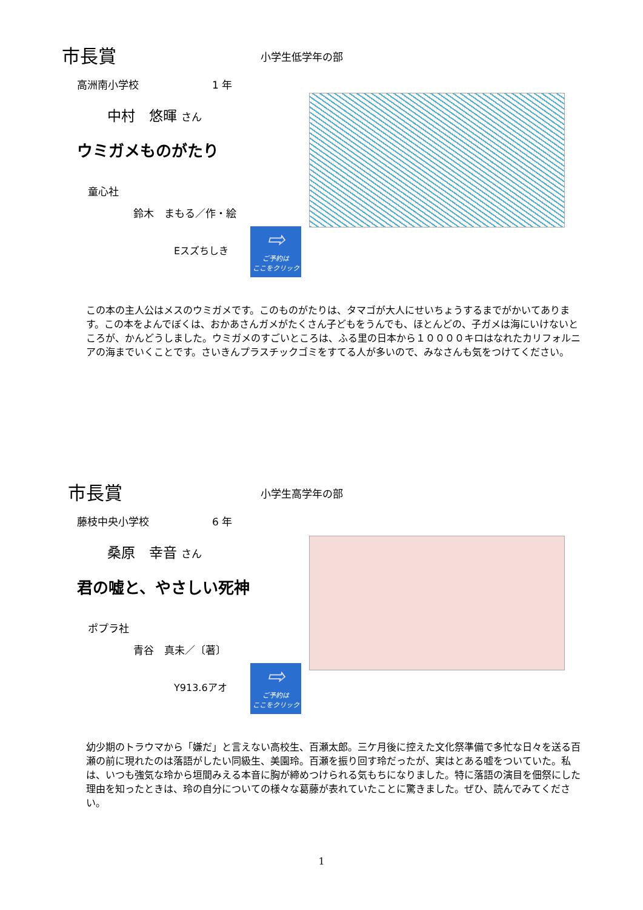市長賞 小学生低学年の部
高洲南小学校 1 年
中村　悠暉 さん
ウミガメものがたり
童心社
鈴木　まもる／作・絵
Eスズちしき
⇨
ご予約は
ここをクリック
この本の主人公はメスのウミガメです。このものがたりは、タマゴが大人にせいちょうするまでがかいてあります。この本をよんでぼくは、おかあさんガメがたくさん子どもをうんでも、ほとんどの、子ガメは海にいけないところが、かんどうしました。ウミガメのすごいところは、ふる里の日本から１００００キロはなれたカリフォルニアの海までいくことです。さいきんプラスチックゴミをすてる人が多いので、みなさんも気をつけてください。
市長賞 小学生高学年の部
藤枝中央小学校 6 年
桑原　幸音 さん
君の嘘と、やさしい死神
ポプラ社
青谷　真未／〔著〕
Y913.6アオ
⇨
ご予約は
ここをクリック
幼少期のトラウマから「嫌だ」と言えない高校生、百瀬太郎。三ケ月後に控えた文化祭準備で多忙な日々を送る百瀬の前に現れたのは落語がしたい同級生、美園玲。百瀬を振り回す玲だったが、実はとある嘘をついていた。私は、いつも強気な玲から垣間みえる本音に胸が締めつけられる気もちになりました。特に落語の演目を佃祭にした理由を知ったときは、玲の自分についての様々な葛藤が表れていたことに驚きました。ぜひ、読んでみてください。
1